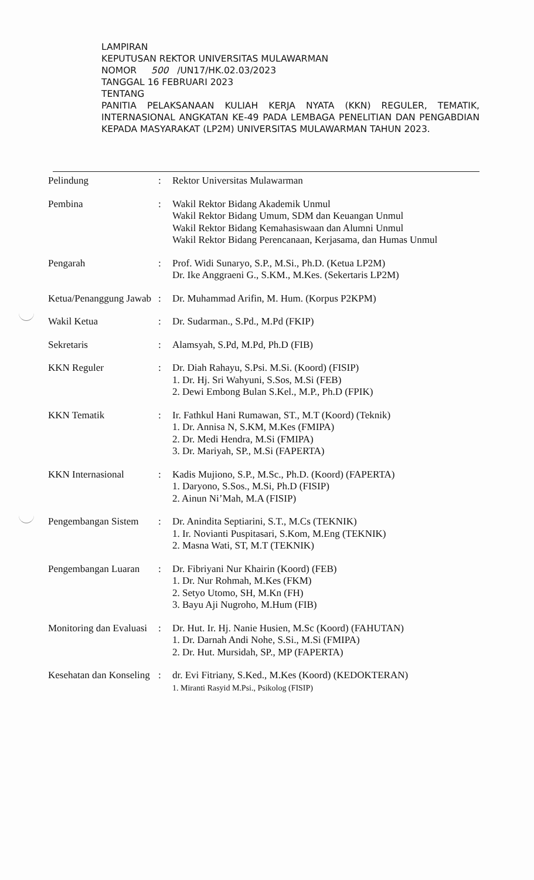LAMPIRAN
KEPUTUSAN REKTOR UNIVERSITAS MULAWARMAN
NOMOR 500 /UN17/HK.02.03/2023
TANGGAL 16 FEBRUARI 2023
TENTANG
PANITIA PELAKSANAAN KULIAH KERJA NYATA (KKN) REGULER, TEMATIK, INTERNASIONAL ANGKATAN KE-49 PADA LEMBAGA PENELITIAN DAN PENGABDIAN KEPADA MASYARAKAT (LP2M) UNIVERSITAS MULAWARMAN TAHUN 2023.
| Pelindung | : | Rektor Universitas Mulawarman |
| Pembina | : | Wakil Rektor Bidang Akademik Unmul Wakil Rektor Bidang Umum, SDM dan Keuangan Unmul Wakil Rektor Bidang Kemahasiswaan dan Alumni Unmul Wakil Rektor Bidang Perencanaan, Kerjasama, dan Humas Unmul |
| Pengarah | : | Prof. Widi Sunaryo, S.P., M.Si., Ph.D. (Ketua LP2M) Dr. Ike Anggraeni G., S.KM., M.Kes. (Sekertaris LP2M) |
| Ketua/Penanggung Jawab | : | Dr. Muhammad Arifin, M. Hum. (Korpus P2KPM) |
| Wakil Ketua | : | Dr. Sudarman., S.Pd., M.Pd (FKIP) |
| Sekretaris | : | Alamsyah, S.Pd, M.Pd, Ph.D (FIB) |
| KKN Reguler | : | Dr. Diah Rahayu, S.Psi. M.Si. (Koord) (FISIP) 1. Dr. Hj. Sri Wahyuni, S.Sos, M.Si (FEB) 2. Dewi Embong Bulan S.Kel., M.P., Ph.D (FPIK) |
| KKN Tematik | : | Ir. Fathkul Hani Rumawan, ST., M.T (Koord) (Teknik) 1. Dr. Annisa N, S.KM, M.Kes (FMIPA) 2. Dr. Medi Hendra, M.Si (FMIPA) 3. Dr. Mariyah, SP., M.Si (FAPERTA) |
| KKN Internasional | : | Kadis Mujiono, S.P., M.Sc., Ph.D. (Koord) (FAPERTA) 1. Daryono, S.Sos., M.Si, Ph.D (FISIP) 2. Ainun Ni’Mah, M.A (FISIP) |
| Pengembangan Sistem | : | Dr. Anindita Septiarini, S.T., M.Cs (TEKNIK) 1. Ir. Novianti Puspitasari, S.Kom, M.Eng (TEKNIK) 2. Masna Wati, ST, M.T (TEKNIK) |
| Pengembangan Luaran | : | Dr. Fibriyani Nur Khairin (Koord) (FEB) 1. Dr. Nur Rohmah, M.Kes (FKM) 2. Setyo Utomo, SH, M.Kn (FH) 3. Bayu Aji Nugroho, M.Hum (FIB) |
| Monitoring dan Evaluasi | : | Dr. Hut. Ir. Hj. Nanie Husien, M.Sc (Koord) (FAHUTAN) 1. Dr. Darnah Andi Nohe, S.Si., M.Si (FMIPA) 2. Dr. Hut. Mursidah, SP., MP (FAPERTA) |
| Kesehatan dan Konseling | : | dr. Evi Fitriany, S.Ked., M.Kes (Koord) (KEDOKTERAN) 1. Miranti Rasyid M.Psi., Psikolog (FISIP) |